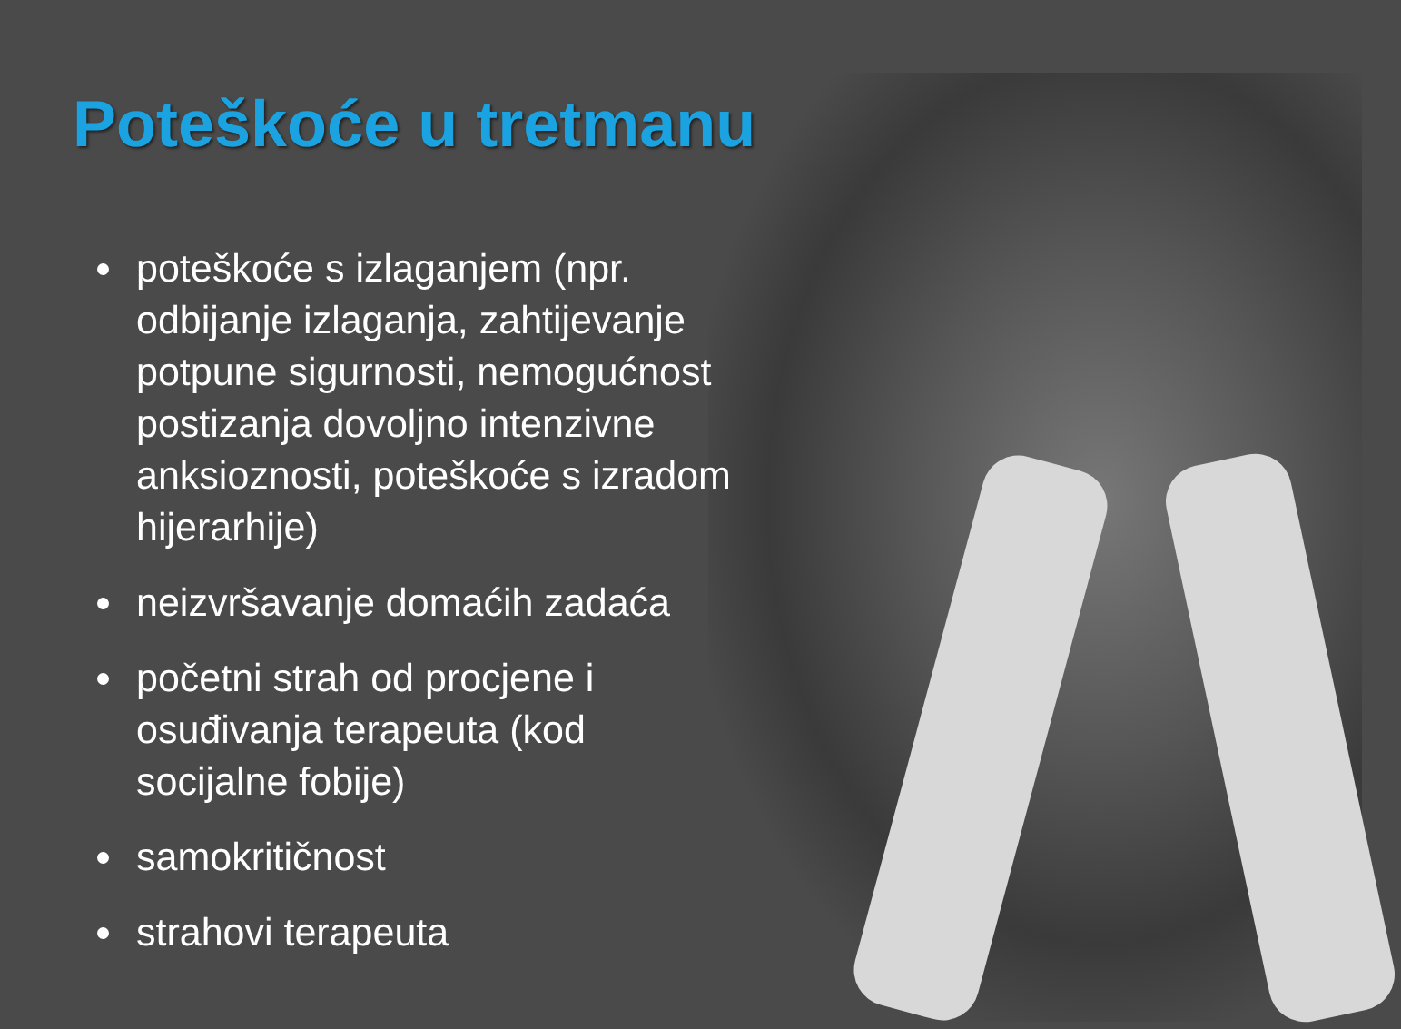Poteškoće u tretmanu
poteškoće s izlaganjem (npr. odbijanje izlaganja, zahtijevanje potpune sigurnosti, nemogućnost postizanja dovoljno intenzivne anksioznosti, poteškoće s izradom hijerarhije)
neizvršavanje domaćih zadaća
početni strah od procjene i osuđivanja terapeuta (kod socijalne fobije)
samokritičnost
strahovi terapeuta